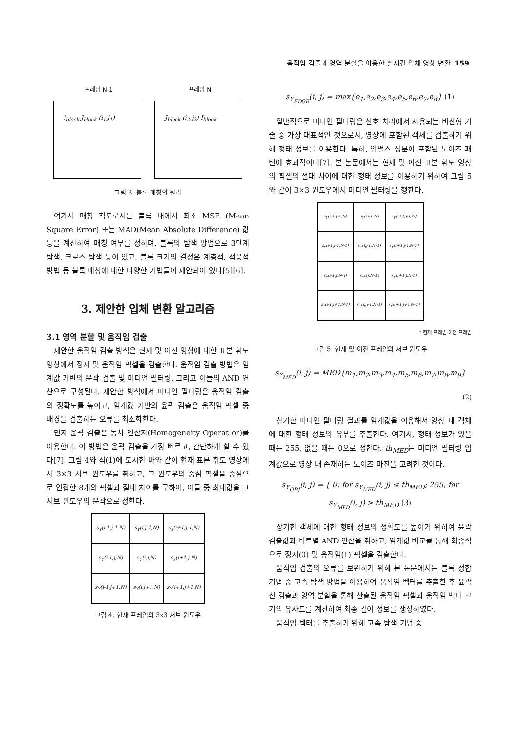움직임 검출과 영역 분할을 이용한 실시간 입체 영상 변환 159
프레임 N-1 프레임 N
I<sub>block</sub> J<sub>block</sub> (i<sub>1</sub>,j<sub>1</sub>) J<sub>block</sub> (i<sub>2</sub>,j<sub>2</sub>) I<sub>block</sub>
그림 3. 블록 매칭의 원리
여기서 매칭 척도로서는 블록 내에서 최소 MSE (Mean Square Error) 또는 MAD(Mean Absolute Difference) 값 등을 계산하여 매칭 여부를 정하며, 블록의 탐색 방법으로 3단계 탐색, 크로스 탐색 등이 있고, 블록 크기의 결정은 계층적, 적응적 방법 등 블록 매칭에 대한 다양한 기법들이 제안되어 있다[5][6].
3. 제안한 입체 변환 알고리즘
3.1 영역 분할 및 움직임 검출
제안한 움직임 검출 방식은 현재 및 이전 영상에 대한 표본 휘도 영상에서 정지 및 움직임 픽셀을 검출한다. 움직임 검출 방법은 임계값 기반의 윤곽 검출 및 미디언 필터링, 그리고 이들의 AND 연산으로 구성된다. 제안한 방식에서 미디언 필터링은 움직임 검출의 정확도를 높이고, 임계값 기반의 윤곽 검출은 움직임 픽셀 중 배경을 검출하는 오류를 최소화한다.
먼저 윤곽 검출은 동차 연산자(Homogeneity Operat or)를 이용한다. 이 방법은 윤곽 검출을 가장 빠르고, 간단하게 할 수 있다[7]. 그림 4와 식(1)에 도시한 바와 같이 현재 표본 휘도 영상에서 3×3 서브 윈도우를 취하고, 그 윈도우의 중심 픽셀을 중심으로 인접한 8개의 픽셀과 절대 차이를 구하여, 이들 중 최대값을 그 서브 윈도우의 윤곽으로 정한다.
| s<sub>Y</sub>(i-1,j-1,N) | s<sub>Y</sub>(i,j-1,N) | s<sub>Y</sub>(i+1,j-1,N) |
| s<sub>Y</sub>(i-1,j,N) | s<sub>Y</sub>(i,j,N) | s<sub>Y</sub>(i+1,j,N) |
| s<sub>Y</sub>(i-1,j+1,N) | s<sub>Y</sub>(i,j+1,N) | s<sub>Y</sub>(i+1,j+1,N) |
그림 4. 현재 프레임의 3x3 서브 윈도우
s<sub>Y<sub>EDGE</sub></sub>(i, j) = max{e<sub>1</sub>,e<sub>2</sub>,e<sub>3</sub>,e<sub>4</sub>,e<sub>5</sub>,e<sub>6</sub>,e<sub>7</sub>,e<sub>8</sub>} (1)
일반적으로 미디언 필터링은 신호 처리에서 사용되는 비선형 기술 중 가장 대표적인 것으로서, 영상에 포함된 객체를 검출하기 위해 형태 정보를 이용한다. 특히, 임펄스 성분이 포함된 노이즈 패턴에 효과적이다[7]. 본 논문에서는 현재 및 이전 표본 휘도 영상의 픽셀의 절대 차이에 대한 형태 정보를 이용하기 위하여 그림 5와 같이 3×3 윈도우에서 미디언 필터링을 행한다.
| s<sub>Y</sub>(i-1,j-1,N) | s<sub>Y</sub>(i,j-1,N) | s<sub>Y</sub>(i+1,j-1,N) |
| s<sub>Y</sub>(i-1,j-1,N-1) | s<sub>Y</sub>(i,j-1,N-1) | s<sub>Y</sub>(i+1,j-1,N-1) |
| s<sub>Y</sub>(i-1,j,N-1) | s<sub>Y</sub>(i,j,N-1) | s<sub>Y</sub>(i+1,j,N-1) |
| s<sub>Y</sub>(i-1,j+1,N-1) | s<sub>Y</sub>(i,j+1,N-1) | s<sub>Y</sub>(i+1,j+1,N-1) |
t 현재 프레임 이전 프레임
그림 5. 현재 및 이전 프레임의 서브 윈도우
s<sub>Y<sub>MED</sub></sub>(i, j) = MED{m<sub>1</sub>,m<sub>2</sub>,m<sub>3</sub>,m<sub>4</sub>,m<sub>5</sub>,m<sub>6</sub>,m<sub>7</sub>,m<sub>8</sub>,m<sub>9</sub>}
(2)
상기한 미디언 필터링 결과를 임계값을 이용해서 영상 내 객체에 대한 형태 정보의 유무를 추출한다. 여기서, 형태 정보가 있을 때는 255, 없을 때는 0으로 정한다. th<sub>MED</sub>는 미디언 필터링 임계값으로 영상 내 존재하는 노이즈 마진을 고려한 것이다.
s<sub>Y<sub>OBJ</sub></sub>(i, j) = { 0, for s<sub>Y<sub>MED</sub></sub>(i, j) ≤ th<sub>MED</sub>; 255, for s<sub>Y<sub>MED</sub></sub>(i, j) > th<sub>MED</sub> (3)
상기한 객체에 대한 형태 정보의 정확도를 높이기 위하여 윤곽 검출값과 비트별 AND 연산을 취하고, 임계값 비교를 통해 최종적으로 정지(0) 및 움직임(1) 픽셀을 검출한다.
움직임 검출의 오류를 보완하기 위해 본 논문에서는 블록 정합 기법 중 고속 탐색 방법을 이용하여 움직임 벡터를 추출한 후 윤곽선 검출과 영역 분할을 통해 산출된 움직임 픽셀과 움직임 벡터 크기의 유사도를 계산하여 최종 깊이 정보를 생성하였다.
움직임 벡터를 추출하기 위해 고속 탐색 기법 중